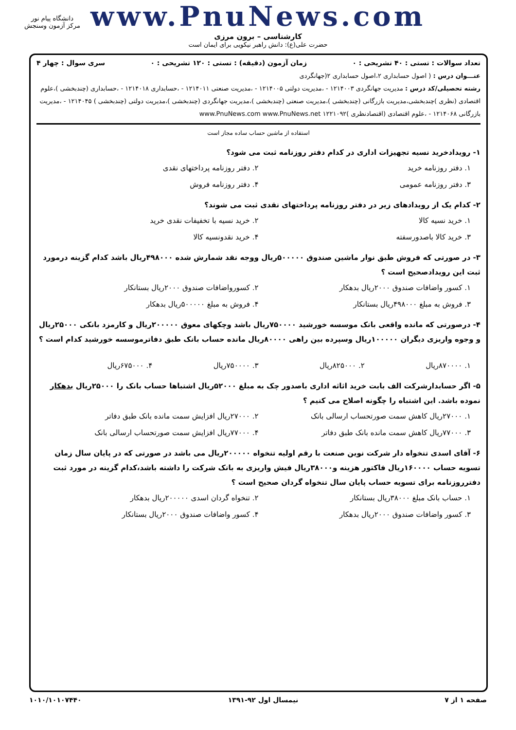www.PnuNews.com
کارشناسی – برون مرزی
حضرت علی(ع): دانش راهبر نیکویی برای ایمان است
دانشگاه پیام نور
مرکز آزمون وسنجش
تعداد سوالات : تستی : ۴۰ تشریحی : ۰ زمان آزمون (دقیقه) : تستی : ۱۲۰ تشریحی : ۰ سری سوال : چهار ۴
عنـــوان درس : ( اصول حسابداری ۲،اصول حسابداری ۲(جهانگردی
رشته تحصیلی/کد درس : مدیریت جهانگردی ۱۲۱۴۰۰۳ - ،مدیریت دولتی ۱۲۱۴۰۰۵ - ،مدیریت صنعتی ۱۲۱۴۰۱۱ - ،حسابداری ۱۲۱۴۰۱۸ - ،حسابداری (چندبخشی )،علوم اقتصادی (نظری )چندبخشی،مدیریت بازرگانی (چندبخشی )،مدیریت صنعتی (چندبخشی )،مدیریت جهانگردی (چندبخشی )،مدیریت دولتی (چندبخشی ) ۱۲۱۴۰۴۵ - ،مدیریت بازرگانی ۱۲۱۴۰۶۸ - ،علوم اقتصادی (اقتصادنظری )۱۲۲۱۰۹۲ www.PnuNews.com www.PnuNews.net
استفاده از ماشین حساب ساده مجاز است
۱- رویدادخرید نسیه تجهیزات اداری در کدام دفتر روزنامه ثبت می شود؟
۱. دفتر روزنامه خرید ۲. دفتر روزنامه پرداختهای نقدی ۳. دفتر روزنامه عمومی ۴. دفتر روزنامه فروش
۲- کدام یک از رویدادهای زیر در دفتر روزنامه پرداختهای نقدی ثبت می شوند؟
۱. خرید نسیه کالا ۲. خرید نسیه با تخفیفات نقدی خرید ۳. خرید کالا باصدورسفته ۴. خرید نقدونسیه کالا
۳- در صورتی که فروش طبق نوار ماشین صندوق ۵۰۰۰۰۰ریال ووجه نقد شمارش شده ۴۹۸۰۰۰ریال باشد کدام گزینه درمورد ثبت این رویدادصحیح است ؟
۱. کسور واضافات صندوق ۲۰۰۰ریال بدهکار ۲. کسورواضافات صندوق ۲۰۰۰ریال بستانکار ۳. فروش به مبلغ ۴۹۸۰۰۰ریال بستانکار ۴. فروش به مبلغ ۵۰۰۰۰۰ریال بدهکار
۴- درصورتی که مانده واقعی بانک موسسه خورشید ۷۵۰۰۰۰ریال باشد وچکهای معوق ۲۰۰۰۰۰ریال و کارمزد بانکی ۲۵۰۰۰ریال و وجوه واریزی دیگران ۱۰۰۰۰۰ریال وسپرده بین راهی ۸۰۰۰۰ریال مانده حساب بانک طبق دفاترموسسه خورشید کدام است ؟
۱. ۸۷۰۰۰۰ریال ۲. ۸۲۵۰۰۰ریال ۳. ۷۵۰۰۰۰ریال ۴. ۶۷۵۰۰۰ریال
۵- اگر حسابدارشرکت الف بابت خرید اثاثه اداری باصدور چک به مبلغ ۵۲۰۰۰ریال اشتباها حساب بانک را ۲۵۰۰۰ریال بدهکار نموده باشد. این اشتباه را چگونه اصلاح می کنیم ؟
۱. ۲۷۰۰۰ریال کاهش سمت صورتحساب ارسالی بانک ۲. ۲۷۰۰۰ریال افزایش سمت مانده بانک طبق دفاتر ۳. ۷۷۰۰۰ریال کاهش سمت مانده بانک طبق دفاتر ۴. ۷۷۰۰۰ریال افزایش سمت صورتحساب ارسالی بانک
۶- آقای اسدی تنخواه دار شرکت نوین صنعت با رقم اولیه تنخواه ۲۰۰۰۰۰ریال می باشد در صورتی که در پایان سال زمان تسویه حساب ۱۶۰۰۰۰ریال فاکتور هزینه و۳۸۰۰۰ریال فیش واریزی به بانک شرکت را داشته باشد،کدام گزینه در مورد ثبت دفترروزنامه برای تسویه حساب پایان سال تنخواه گردان صحیح است ؟
۱. حساب بانک مبلغ ۳۸۰۰۰ریال بستانکار ۲. تنخواه گردان اسدی ۲۰۰۰۰۰ریال بدهکار ۳. کسور واضافات صندوق ۲۰۰۰ریال بدهکار ۴. کسور واضافات صندوق ۲۰۰۰ریال بستانکار
صفحه ۱ از ۷ نیمسال اول ۹۲-۱۳۹۱ ۱۰۱۰/۱۰۱۰۷۴۴۰